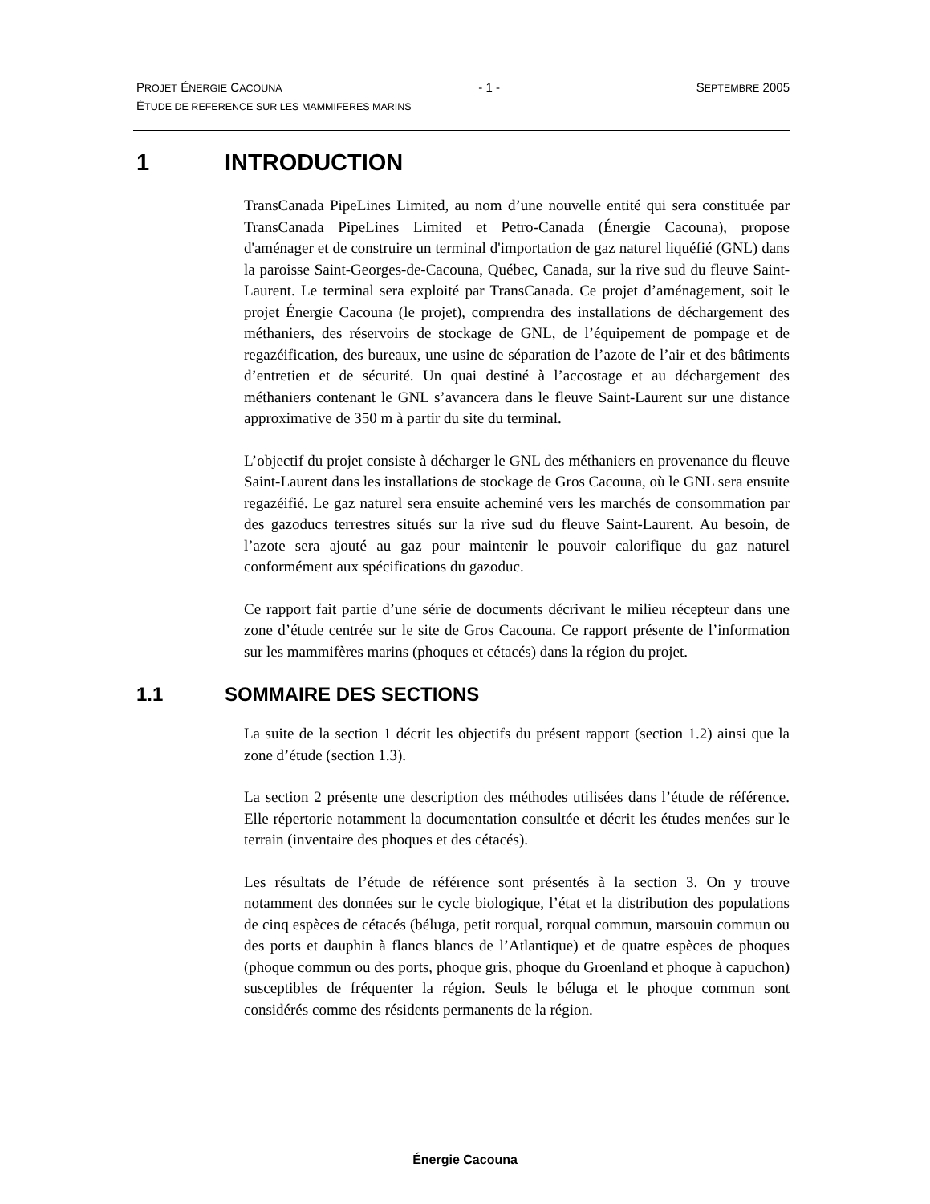PROJET ÉNERGIE CACOUNA - 1 - SEPTEMBRE 2005
ÉTUDE DE REFERENCE SUR LES MAMMIFERES MARINS
1 INTRODUCTION
TransCanada PipeLines Limited, au nom d’une nouvelle entité qui sera constituée par TransCanada PipeLines Limited et Petro-Canada (Énergie Cacouna), propose d'aménager et de construire un terminal d'importation de gaz naturel liquéfié (GNL) dans la paroisse Saint-Georges-de-Cacouna, Québec, Canada, sur la rive sud du fleuve Saint-Laurent. Le terminal sera exploité par TransCanada. Ce projet d’aménagement, soit le projet Énergie Cacouna (le projet), comprendra des installations de déchargement des méthaniers, des réservoirs de stockage de GNL, de l’équipement de pompage et de regazéification, des bureaux, une usine de séparation de l’azote de l’air et des bâtiments d’entretien et de sécurité. Un quai destiné à l’accostage et au déchargement des méthaniers contenant le GNL s’avancera dans le fleuve Saint-Laurent sur une distance approximative de 350 m à partir du site du terminal.
L’objectif du projet consiste à décharger le GNL des méthaniers en provenance du fleuve Saint-Laurent dans les installations de stockage de Gros Cacouna, où le GNL sera ensuite regazéifié. Le gaz naturel sera ensuite acheminé vers les marchés de consommation par des gazoducs terrestres situés sur la rive sud du fleuve Saint-Laurent. Au besoin, de l’azote sera ajouté au gaz pour maintenir le pouvoir calorifique du gaz naturel conformément aux spécifications du gazoduc.
Ce rapport fait partie d’une série de documents décrivant le milieu récepteur dans une zone d’étude centrée sur le site de Gros Cacouna. Ce rapport présente de l’information sur les mammifères marins (phoques et cétacés) dans la région du projet.
1.1 SOMMAIRE DES SECTIONS
La suite de la section 1 décrit les objectifs du présent rapport (section 1.2) ainsi que la zone d’étude (section 1.3).
La section 2 présente une description des méthodes utilisées dans l’étude de référence. Elle répertorie notamment la documentation consultée et décrit les études menées sur le terrain (inventaire des phoques et des cétacés).
Les résultats de l’étude de référence sont présentés à la section 3. On y trouve notamment des données sur le cycle biologique, l’état et la distribution des populations de cinq espèces de cétacés (béluga, petit rorqual, rorqual commun, marsouin commun ou des ports et dauphin à flancs blancs de l’Atlantique) et de quatre espèces de phoques (phoque commun ou des ports, phoque gris, phoque du Groenland et phoque à capuchon) susceptibles de fréquenter la région. Seuls le béluga et le phoque commun sont considérés comme des résidents permanents de la région.
Énergie Cacouna